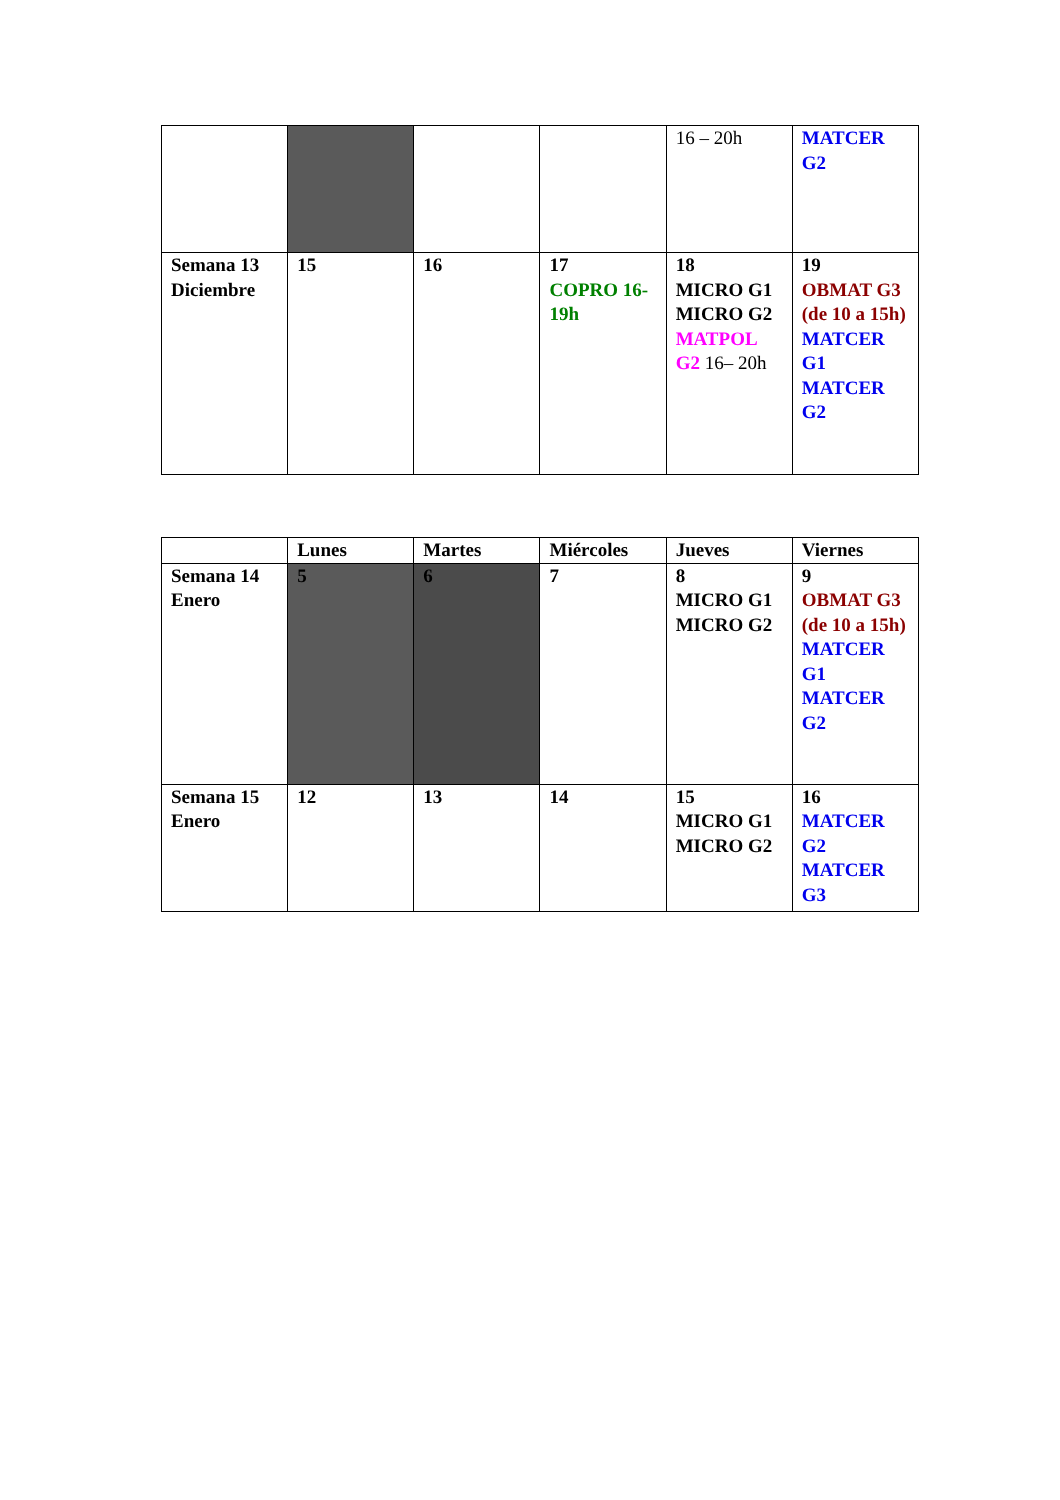| | | | | 16 – 20h | MATCER G2 |
| Semana 13 Diciembre | 15 | 16 | 17 COPRO 16-19h | 18 MICRO G1 MICRO G2 MATPOL G2 16– 20h | 19 OBMAT G3 (de 10 a 15h) MATCER G1 MATCER G2 |
| | Lunes | Martes | Miércoles | Jueves | Viernes |
| --- | --- | --- | --- | --- | --- |
| Semana 14 Enero | 5 | 6 | 7 | 8 MICRO G1 MICRO G2 | 9 OBMAT G3 (de 10 a 15h) MATCER G1 MATCER G2 |
| Semana 15 Enero | 12 | 13 | 14 | 15 MICRO G1 MICRO G2 | 16 MATCER G2 MATCER G3 |